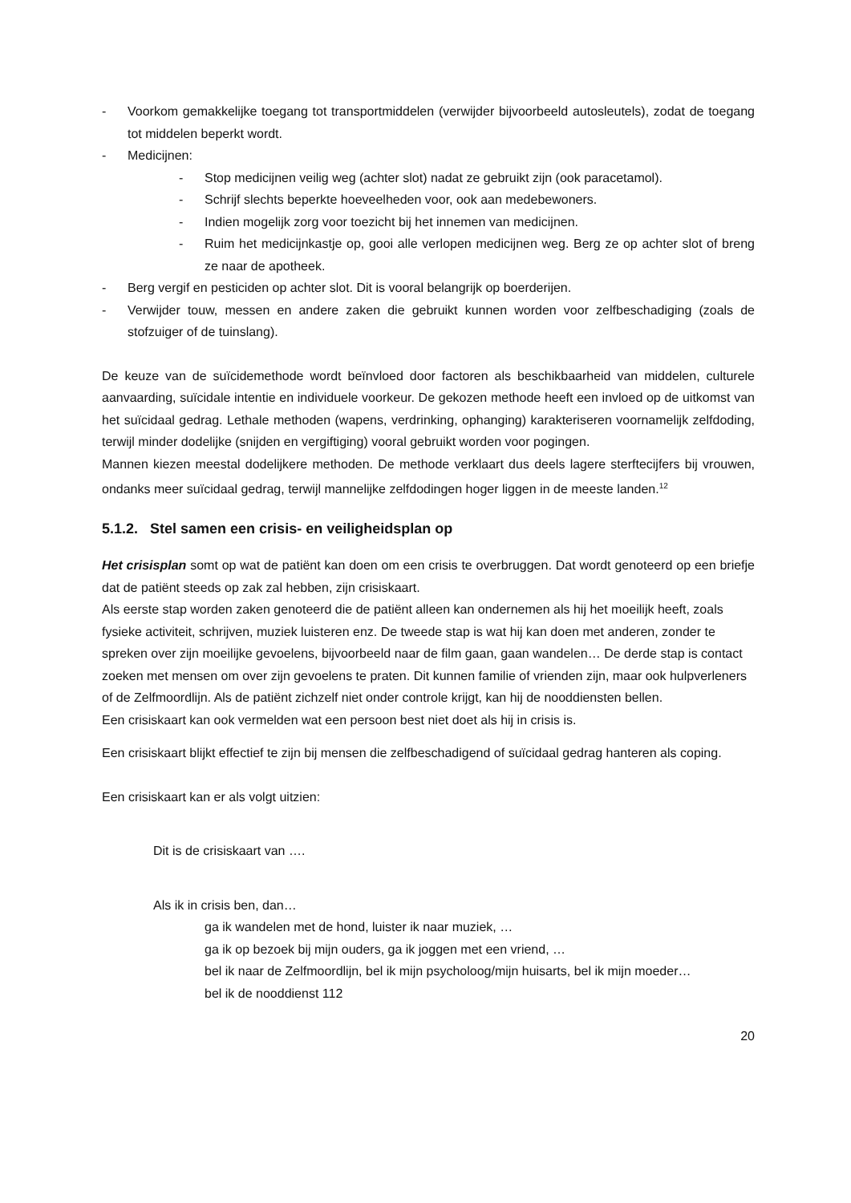- Voorkom gemakkelijke toegang tot transportmiddelen (verwijder bijvoorbeeld autosleutels), zodat de toegang tot middelen beperkt wordt.
- Medicijnen:
- Stop medicijnen veilig weg (achter slot) nadat ze gebruikt zijn (ook paracetamol).
- Schrijf slechts beperkte hoeveelheden voor, ook aan medebewoners.
- Indien mogelijk zorg voor toezicht bij het innemen van medicijnen.
- Ruim het medicijnkastje op, gooi alle verlopen medicijnen weg. Berg ze op achter slot of breng ze naar de apotheek.
- Berg vergif en pesticiden op achter slot. Dit is vooral belangrijk op boerderijen.
- Verwijder touw, messen en andere zaken die gebruikt kunnen worden voor zelfbeschadiging (zoals de stofzuiger of de tuinslang).
De keuze van de suïcidemethode wordt beïnvloed door factoren als beschikbaarheid van middelen, culturele aanvaarding, suïcidale intentie en individuele voorkeur. De gekozen methode heeft een invloed op de uitkomst van het suïcidaal gedrag. Lethale methoden (wapens, verdrinking, ophanging) karakteriseren voornamelijk zelfdoding, terwijl minder dodelijke (snijden en vergiftiging) vooral gebruikt worden voor pogingen.
Mannen kiezen meestal dodelijkere methoden. De methode verklaart dus deels lagere sterftecijfers bij vrouwen, ondanks meer suïcidaal gedrag, terwijl mannelijke zelfdodingen hoger liggen in de meeste landen.<sup>12</sup>
5.1.2. Stel samen een crisis- en veiligheidsplan op
Het crisisplan somt op wat de patiënt kan doen om een crisis te overbruggen. Dat wordt genoteerd op een briefje dat de patiënt steeds op zak zal hebben, zijn crisiskaart.
Als eerste stap worden zaken genoteerd die de patiënt alleen kan ondernemen als hij het moeilijk heeft, zoals fysieke activiteit, schrijven, muziek luisteren enz. De tweede stap is wat hij kan doen met anderen, zonder te spreken over zijn moeilijke gevoelens, bijvoorbeeld naar de film gaan, gaan wandelen… De derde stap is contact zoeken met mensen om over zijn gevoelens te praten. Dit kunnen familie of vrienden zijn, maar ook hulpverleners of de Zelfmoordlijn. Als de patiënt zichzelf niet onder controle krijgt, kan hij de nooddiensten bellen.
Een crisiskaart kan ook vermelden wat een persoon best niet doet als hij in crisis is.
Een crisiskaart blijkt effectief te zijn bij mensen die zelfbeschadigend of suïcidaal gedrag hanteren als coping.
Een crisiskaart kan er als volgt uitzien:
Dit is de crisiskaart van ….
Als ik in crisis ben, dan…
ga ik wandelen met de hond, luister ik naar muziek, …
ga ik op bezoek bij mijn ouders, ga ik joggen met een vriend, …
bel ik naar de Zelfmoordlijn, bel ik mijn psycholoog/mijn huisarts, bel ik mijn moeder…
bel ik de nooddienst 112
20